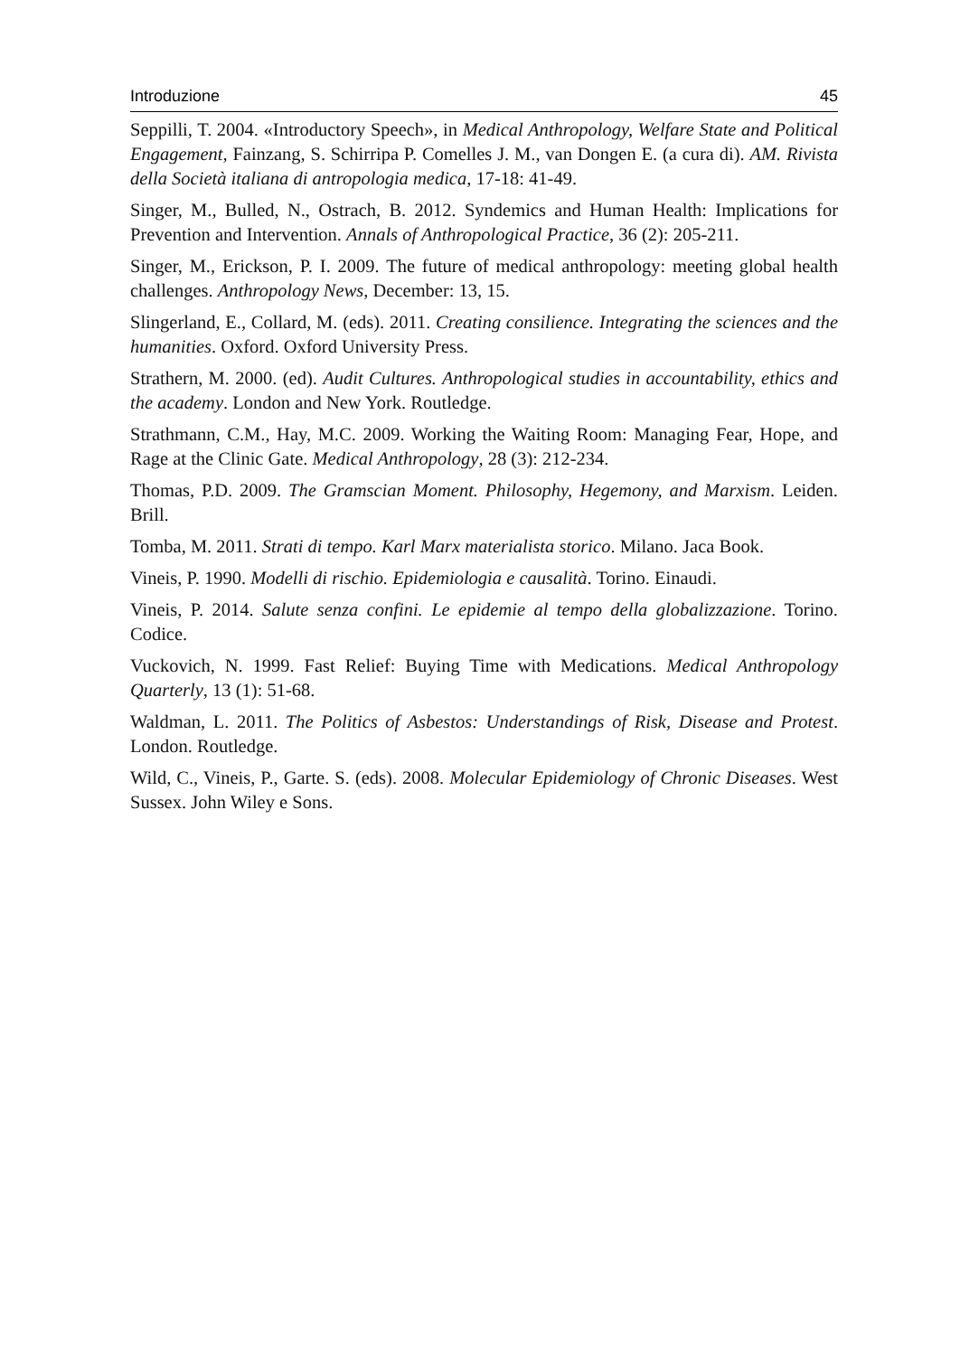Introduzione 45
Seppilli, T. 2004. «Introductory Speech», in Medical Anthropology, Welfare State and Political Engagement, Fainzang, S. Schirripa P. Comelles J. M., van Dongen E. (a cura di). AM. Rivista della Società italiana di antropologia medica, 17-18: 41-49.
Singer, M., Bulled, N., Ostrach, B. 2012. Syndemics and Human Health: Implications for Prevention and Intervention. Annals of Anthropological Practice, 36 (2): 205-211.
Singer, M., Erickson, P. I. 2009. The future of medical anthropology: meeting global health challenges. Anthropology News, December: 13, 15.
Slingerland, E., Collard, M. (eds). 2011. Creating consilience. Integrating the sciences and the humanities. Oxford. Oxford University Press.
Strathern, M. 2000. (ed). Audit Cultures. Anthropological studies in accountability, ethics and the academy. London and New York. Routledge.
Strathmann, C.M., Hay, M.C. 2009. Working the Waiting Room: Managing Fear, Hope, and Rage at the Clinic Gate. Medical Anthropology, 28 (3): 212-234.
Thomas, P.D. 2009. The Gramscian Moment. Philosophy, Hegemony, and Marxism. Leiden. Brill.
Tomba, M. 2011. Strati di tempo. Karl Marx materialista storico. Milano. Jaca Book.
Vineis, P. 1990. Modelli di rischio. Epidemiologia e causalità. Torino. Einaudi.
Vineis, P. 2014. Salute senza confini. Le epidemie al tempo della globalizzazione. Torino. Codice.
Vuckovich, N. 1999. Fast Relief: Buying Time with Medications. Medical Anthropology Quarterly, 13 (1): 51-68.
Waldman, L. 2011. The Politics of Asbestos: Understandings of Risk, Disease and Protest. London. Routledge.
Wild, C., Vineis, P., Garte. S. (eds). 2008. Molecular Epidemiology of Chronic Diseases. West Sussex. John Wiley e Sons.